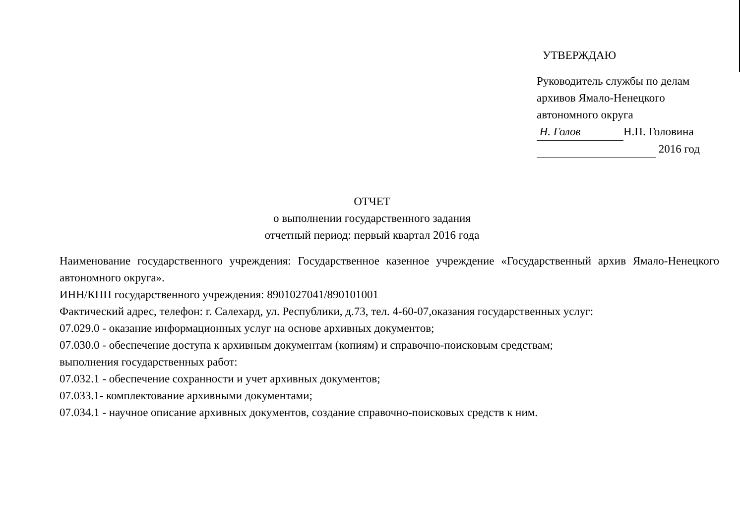УТВЕРЖДАЮ
Руководитель службы по делам архивов Ямало-Ненецкого автономного округа
Н. Голов Н.П. Головина
2016 год
ОТЧЕТ
о выполнении государственного задания
отчетный период: первый квартал 2016 года
Наименование государственного учреждения: Государственное казенное учреждение «Государственный архив Ямало-Ненецкого автономного округа».
ИНН/КПП государственного учреждения: 8901027041/890101001
Фактический адрес, телефон: г. Салехард, ул. Республики, д.73, тел. 4-60-07,оказания государственных услуг:
07.029.0 - оказание информационных услуг на основе архивных документов;
07.030.0 - обеспечение доступа к архивным документам (копиям) и справочно-поисковым средствам;
выполнения государственных работ:
07.032.1 - обеспечение сохранности и учет архивных документов;
07.033.1- комплектование архивными документами;
07.034.1 - научное описание архивных документов, создание справочно-поисковых средств к ним.